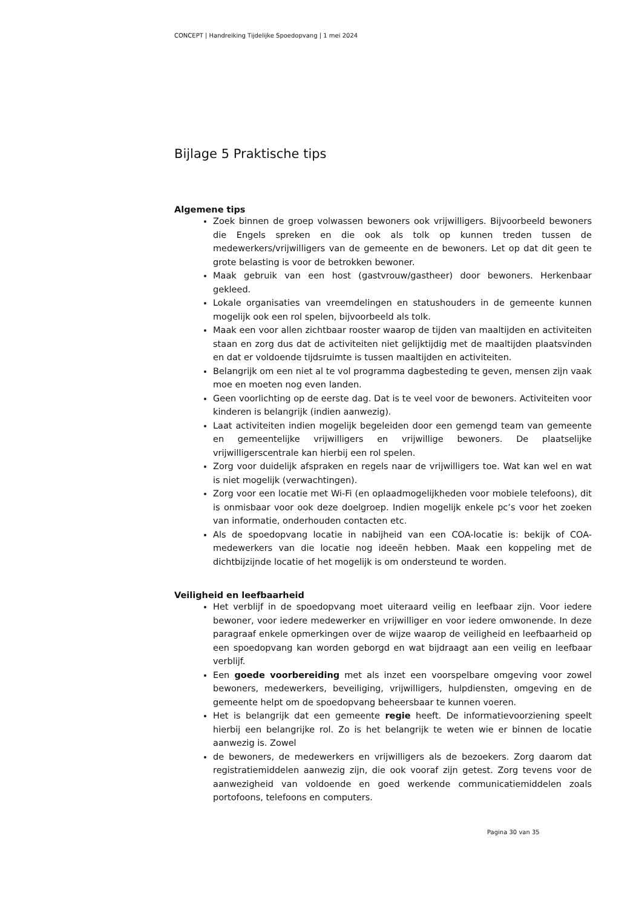CONCEPT | Handreiking Tijdelijke Spoedopvang | 1 mei 2024
Bijlage 5 Praktische tips
Algemene tips
Zoek binnen de groep volwassen bewoners ook vrijwilligers. Bijvoorbeeld bewoners die Engels spreken en die ook als tolk op kunnen treden tussen de medewerkers/vrijwilligers van de gemeente en de bewoners. Let op dat dit geen te grote belasting is voor de betrokken bewoner.
Maak gebruik van een host (gastvrouw/gastheer) door bewoners. Herkenbaar gekleed.
Lokale organisaties van vreemdelingen en statushouders in de gemeente kunnen mogelijk ook een rol spelen, bijvoorbeeld als tolk.
Maak een voor allen zichtbaar rooster waarop de tijden van maaltijden en activiteiten staan en zorg dus dat de activiteiten niet gelijktijdig met de maaltijden plaatsvinden en dat er voldoende tijdsruimte is tussen maaltijden en activiteiten.
Belangrijk om een niet al te vol programma dagbesteding te geven, mensen zijn vaak moe en moeten nog even landen.
Geen voorlichting op de eerste dag. Dat is te veel voor de bewoners. Activiteiten voor kinderen is belangrijk (indien aanwezig).
Laat activiteiten indien mogelijk begeleiden door een gemengd team van gemeente en gemeentelijke vrijwilligers en vrijwillige bewoners. De plaatselijke vrijwilligerscentrale kan hierbij een rol spelen.
Zorg voor duidelijk afspraken en regels naar de vrijwilligers toe. Wat kan wel en wat is niet mogelijk (verwachtingen).
Zorg voor een locatie met Wi-Fi (en oplaadmogelijkheden voor mobiele telefoons), dit is onmisbaar voor ook deze doelgroep. Indien mogelijk enkele pc’s voor het zoeken van informatie, onderhouden contacten etc.
Als de spoedopvang locatie in nabijheid van een COA-locatie is: bekijk of COA-medewerkers van die locatie nog ideeën hebben. Maak een koppeling met de dichtbijzijnde locatie of het mogelijk is om ondersteund te worden.
Veiligheid en leefbaarheid
Het verblijf in de spoedopvang moet uiteraard veilig en leefbaar zijn. Voor iedere bewoner, voor iedere medewerker en vrijwilliger en voor iedere omwonende. In deze paragraaf enkele opmerkingen over de wijze waarop de veiligheid en leefbaarheid op een spoedopvang kan worden geborgd en wat bijdraagt aan een veilig en leefbaar verblijf.
Een goede voorbereiding met als inzet een voorspelbare omgeving voor zowel bewoners, medewerkers, beveiliging, vrijwilligers, hulpdiensten, omgeving en de gemeente helpt om de spoedopvang beheersbaar te kunnen voeren.
Het is belangrijk dat een gemeente regie heeft. De informatievoorziening speelt hierbij een belangrijke rol. Zo is het belangrijk te weten wie er binnen de locatie aanwezig is. Zowel
de bewoners, de medewerkers en vrijwilligers als de bezoekers. Zorg daarom dat registratiemiddelen aanwezig zijn, die ook vooraf zijn getest. Zorg tevens voor de aanwezigheid van voldoende en goed werkende communicatiemiddelen zoals portofoons, telefoons en computers.
Pagina 30 van 35